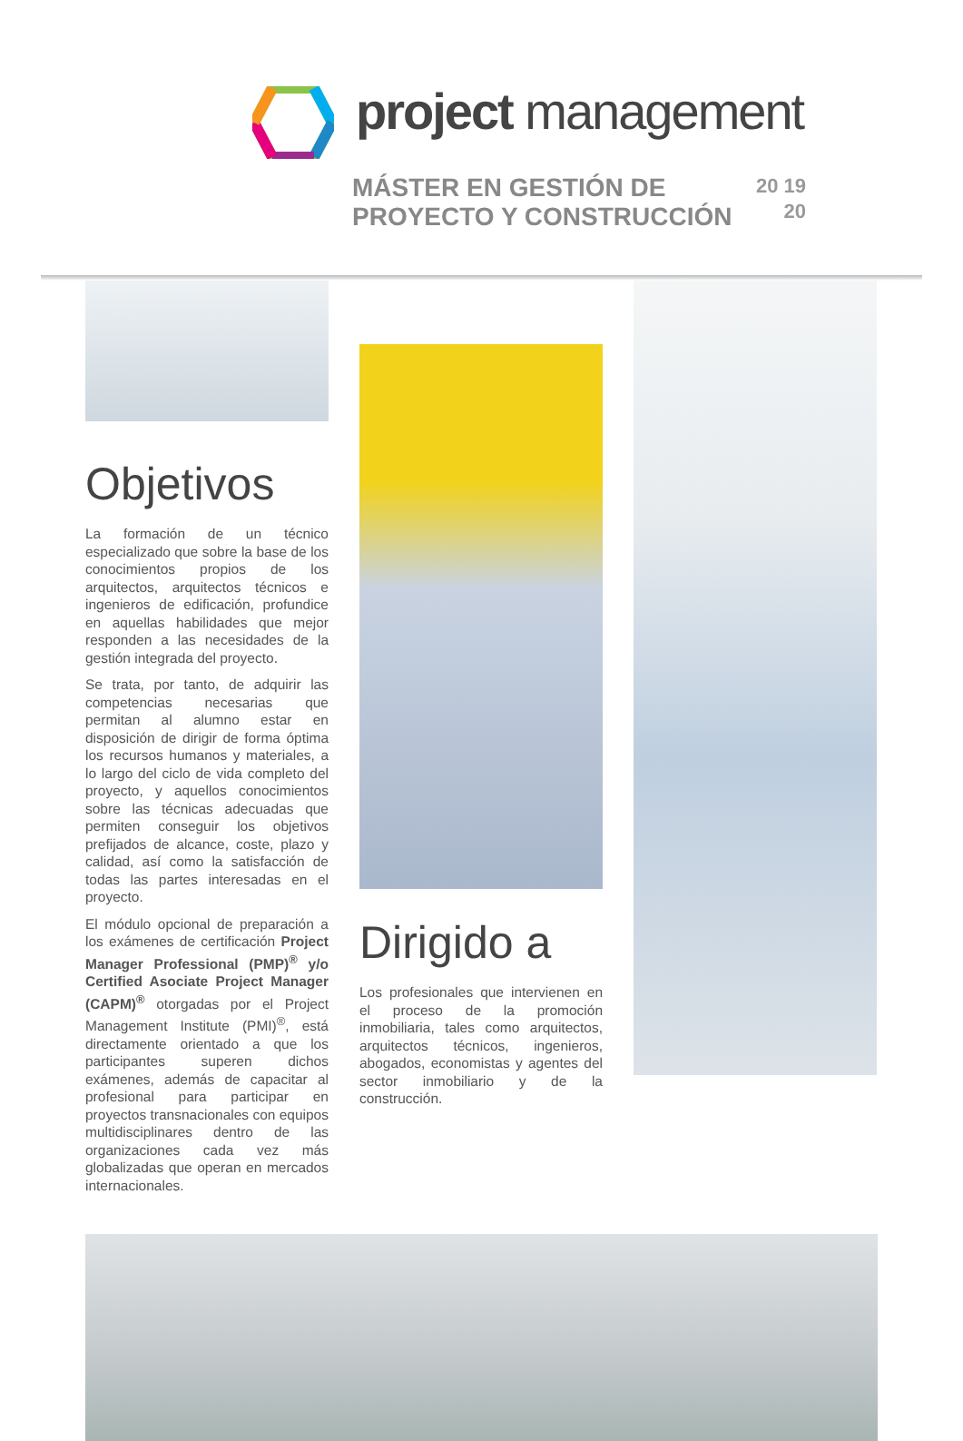project management
MÁSTER EN GESTIÓN DE PROYECTO Y CONSTRUCCIÓN
20 19
20
Objetivos
La formación de un técnico especializado que sobre la base de los conocimientos propios de los arquitectos, arquitectos técnicos e ingenieros de edificación, profundice en aquellas habilidades que mejor responden a las necesidades de la gestión integrada del proyecto.
Se trata, por tanto, de adquirir las competencias necesarias que permitan al alumno estar en disposición de dirigir de forma óptima los recursos humanos y materiales, a lo largo del ciclo de vida completo del proyecto, y aquellos conocimientos sobre las técnicas adecuadas que permiten conseguir los objetivos prefijados de alcance, coste, plazo y calidad, así como la satisfacción de todas las partes interesadas en el proyecto.
El módulo opcional de preparación a los exámenes de certificación Project Manager Professional (PMP)<sup>®</sup> y/o Certified Asociate Project Manager (CAPM)<sup>®</sup> otorgadas por el Project Management Institute (PMI)<sup>®</sup>, está directamente orientado a que los participantes superen dichos exámenes, además de capacitar al profesional para participar en proyectos transnacionales con equipos multidisciplinares dentro de las organizaciones cada vez más globalizadas que operan en mercados internacionales.
Dirigido a
Los profesionales que intervienen en el proceso de la promoción inmobiliaria, tales como arquitectos, arquitectos técnicos, ingenieros, abogados, economistas y agentes del sector inmobiliario y de la construcción.